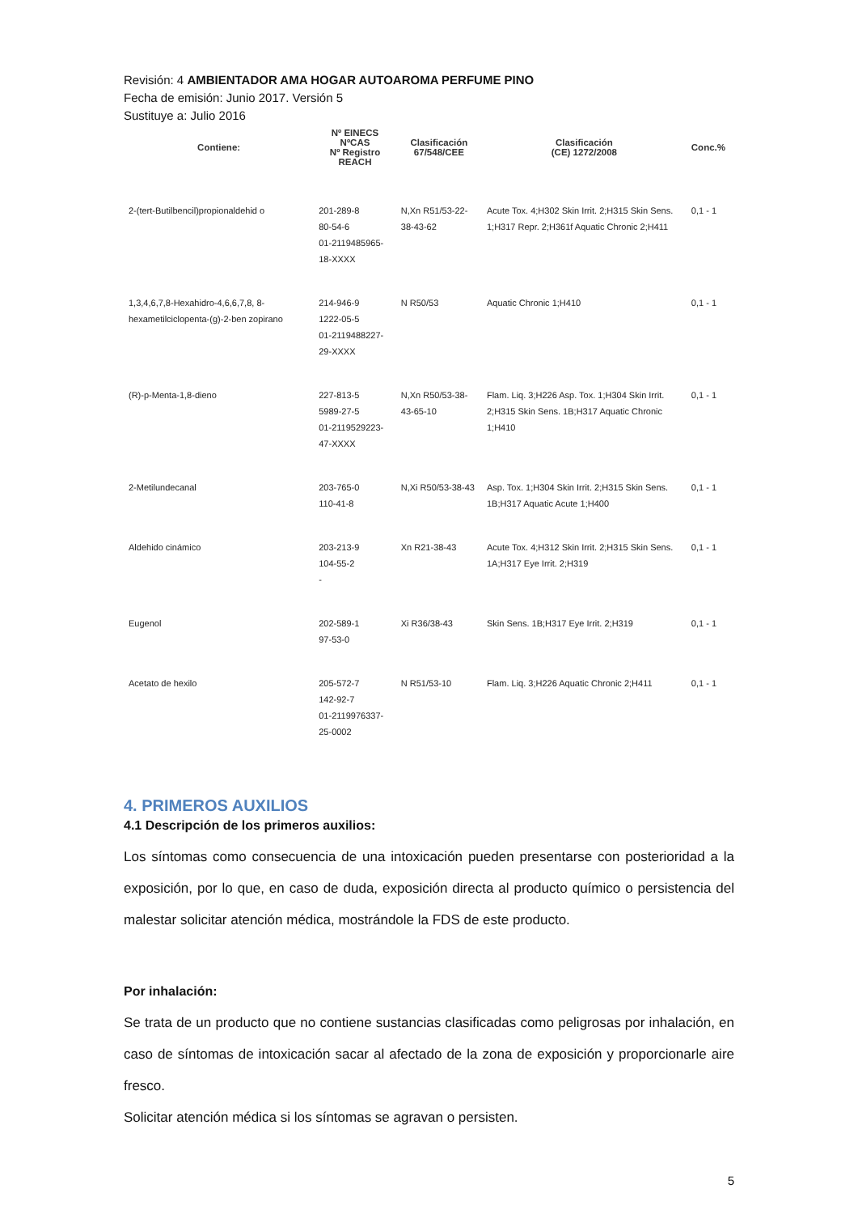Revisión: 4 AMBIENTADOR AMA HOGAR AUTOAROMA PERFUME PINO
Fecha de emisión: Junio 2017. Versión 5
Sustituye a: Julio 2016
| Contiene: | Nº EINECS NºCAS Nº Registro REACH | Clasificación 67/548/CEE | Clasificación (CE) 1272/2008 | Conc.% |
| --- | --- | --- | --- | --- |
| 2-(tert-Butilbencil)propionaldehid o | 201-289-8 80-54-6 01-2119485965-18-XXXX | N,Xn R51/53-22-38-43-62 | Acute Tox. 4;H302 Skin Irrit. 2;H315 Skin Sens. 1;H317 Repr. 2;H361f Aquatic Chronic 2;H411 | 0,1 - 1 |
| 1,3,4,6,7,8-Hexahidro-4,6,6,7,8, 8-hexametilciclopenta-(g)-2-ben zopirano | 214-946-9 1222-05-5 01-2119488227-29-XXXX | N R50/53 | Aquatic Chronic 1;H410 | 0,1 - 1 |
| (R)-p-Menta-1,8-dieno | 227-813-5 5989-27-5 01-2119529223-47-XXXX | N,Xn R50/53-38-43-65-10 | Flam. Liq. 3;H226 Asp. Tox. 1;H304 Skin Irrit. 2;H315 Skin Sens. 1B;H317 Aquatic Chronic 1;H410 | 0,1 - 1 |
| 2-Metilundecanal | 203-765-0 110-41-8 | N,Xi R50/53-38-43 | Asp. Tox. 1;H304 Skin Irrit. 2;H315 Skin Sens. 1B;H317 Aquatic Acute 1;H400 | 0,1 - 1 |
| Aldehido cinámico | 203-213-9 104-55-2 - | Xn R21-38-43 | Acute Tox. 4;H312 Skin Irrit. 2;H315 Skin Sens. 1A;H317 Eye Irrit. 2;H319 | 0,1 - 1 |
| Eugenol | 202-589-1 97-53-0 | Xi R36/38-43 | Skin Sens. 1B;H317 Eye Irrit. 2;H319 | 0,1 - 1 |
| Acetato de hexilo | 205-572-7 142-92-7 01-2119976337-25-0002 | N R51/53-10 | Flam. Liq. 3;H226 Aquatic Chronic 2;H411 | 0,1 - 1 |
4. PRIMEROS AUXILIOS
4.1 Descripción de los primeros auxilios:
Los síntomas como consecuencia de una intoxicación pueden presentarse con posterioridad a la exposición, por lo que, en caso de duda, exposición directa al producto químico o persistencia del malestar solicitar atención médica, mostrándole la FDS de este producto.
Por inhalación:
Se trata de un producto que no contiene sustancias clasificadas como peligrosas por inhalación, en caso de síntomas de intoxicación sacar al afectado de la zona de exposición y proporcionarle aire fresco.
Solicitar atención médica si los síntomas se agravan o persisten.
5